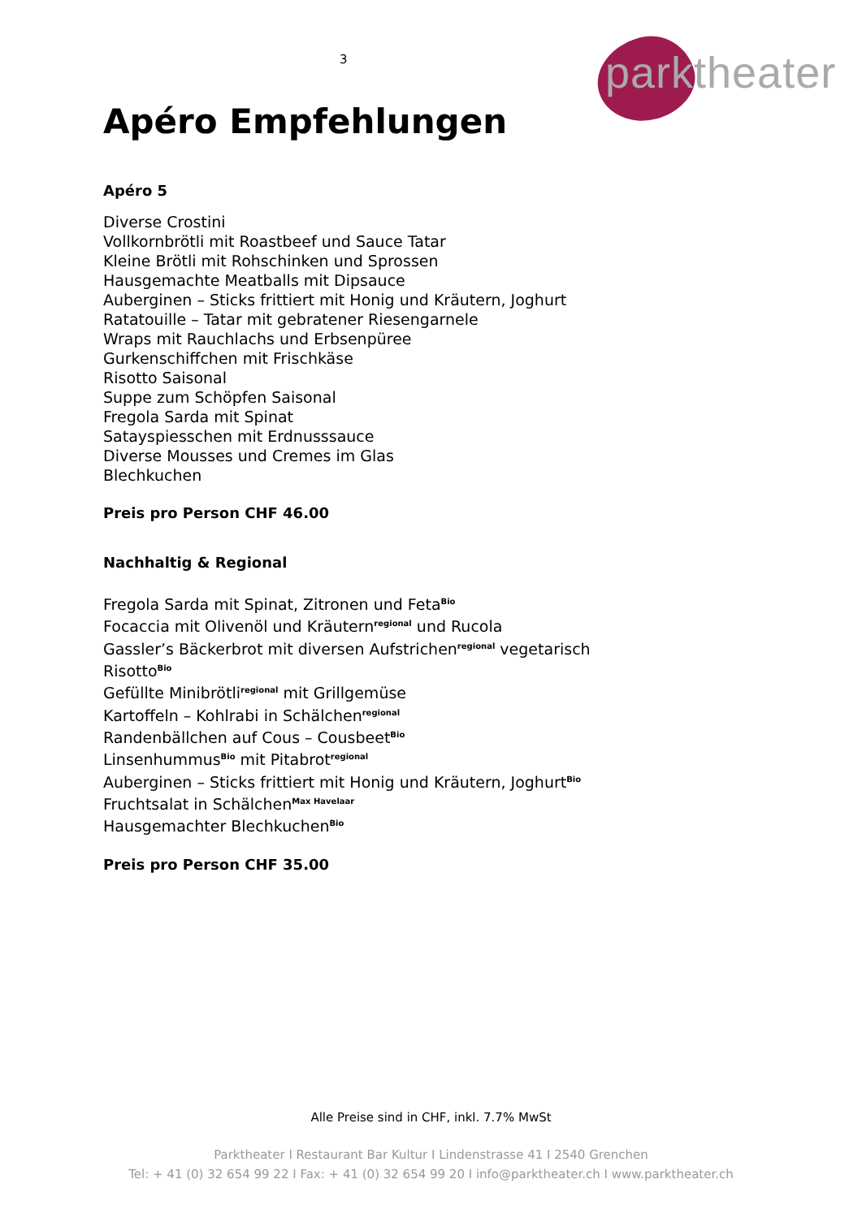3
parktheater
Apéro Empfehlungen
Apéro 5
Diverse Crostini
Vollkornbrötli mit Roastbeef und Sauce Tatar
Kleine Brötli mit Rohschinken und Sprossen
Hausgemachte Meatballs mit Dipsauce
Auberginen – Sticks frittiert mit Honig und Kräutern, Joghurt
Ratatouille – Tatar mit gebratener Riesengarnele
Wraps mit Rauchlachs und Erbsenpüree
Gurkenschiffchen mit Frischkäse
Risotto Saisonal
Suppe zum Schöpfen Saisonal
Fregola Sarda mit Spinat
Satayspiesschen mit Erdnusssauce
Diverse Mousses und Cremes im Glas
Blechkuchen
Preis pro Person CHF 46.00
Nachhaltig & Regional
Fregola Sarda mit Spinat, Zitronen und Feta<sup>Bio</sup>
Focaccia mit Olivenöl und Kräutern<sup>regional</sup> und Rucola
Gassler’s Bäckerbrot mit diversen Aufstrichen<sup>regional</sup> vegetarisch
Risotto<sup>Bio</sup>
Gefüllte Minibrötli<sup>regional</sup> mit Grillgemüse
Kartoffeln – Kohlrabi in Schälchen<sup>regional</sup>
Randenbällchen auf Cous – Cousbeet<sup>Bio</sup>
Linsenhummus<sup>Bio</sup> mit Pitabrot<sup>regional</sup>
Auberginen – Sticks frittiert mit Honig und Kräutern, Joghurt<sup>Bio</sup>
Fruchtsalat in Schälchen<sup>Max Havelaar</sup>
Hausgemachter Blechkuchen<sup>Bio</sup>
Preis pro Person CHF 35.00
Alle Preise sind in CHF, inkl. 7.7% MwSt
Parktheater I Restaurant Bar Kultur I Lindenstrasse 41 I 2540 Grenchen
Tel: + 41 (0) 32 654 99 22 I Fax: + 41 (0) 32 654 99 20 I info@parktheater.ch I www.parktheater.ch